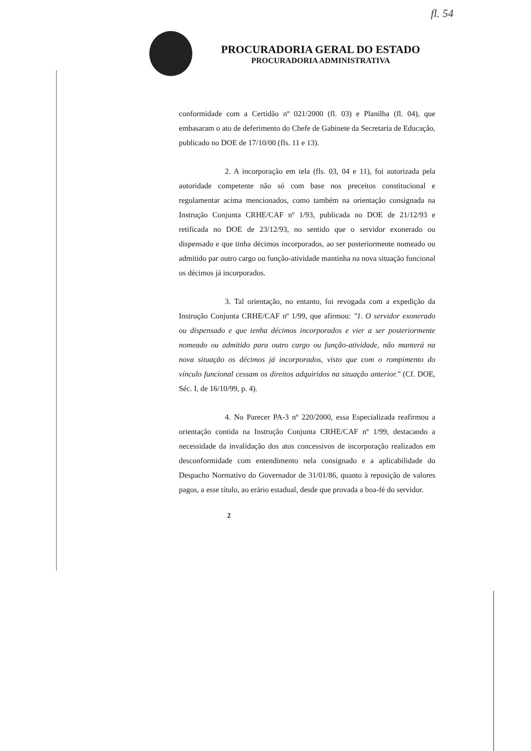fl. 54
PROCURADORIA GERAL DO ESTADO
PROCURADORIA ADMINISTRATIVA
conformidade com a Certidão nº 021/2000 (fl. 03) e Planilha (fl. 04), que embasaram o ato de deferimento do Chefe de Gabinete da Secretaria de Educação, publicado no DOE de 17/10/00 (fls. 11 e 13).
2. A incorporação em tela (fls. 03, 04 e 11), foi autorizada pela autoridade competente não só com base nos preceitos constitucional e regulamentar acima mencionados, como também na orientação consignada na Instrução Conjunta CRHE/CAF nº 1/93, publicada no DOE de 21/12/93 e retificada no DOE de 23/12/93, no sentido que o servidor exonerado ou dispensado e que tinha décimos incorporados, ao ser posteriormente nomeado ou admitido par outro cargo ou função-atividade mantinha na nova situação funcional os décimos já incorporados.
3. Tal orientação, no entanto, foi revogada com a expedição da Instrução Conjunta CRHE/CAF nº 1/99, que afirmou: "1. O servidor exonerado ou dispensado e que tenha décimos incorporados e vier a ser posteriormente nomeado ou admitido para outro cargo ou função-atividade, não manterá na nova situação os décimos já incorporados, visto que com o rompimento do vínculo funcional cessam os direitos adquiridos na situação anterior." (Cf. DOE, Séc. I, de 16/10/99, p. 4).
4. No Parecer PA-3 nº 220/2000, essa Especializada reafirmou a orientação contida na Instrução Conjunta CRHE/CAF nº 1/99, destacando a necessidade da invalidação dos atos concessivos de incorporação realizados em desconformidade com entendimento nela consignado e a aplicabilidade do Despacho Normativo do Governador de 31/01/86, quanto à reposição de valores pagos, a esse título, ao erário estadual, desde que provada a boa-fé do servidor.
2